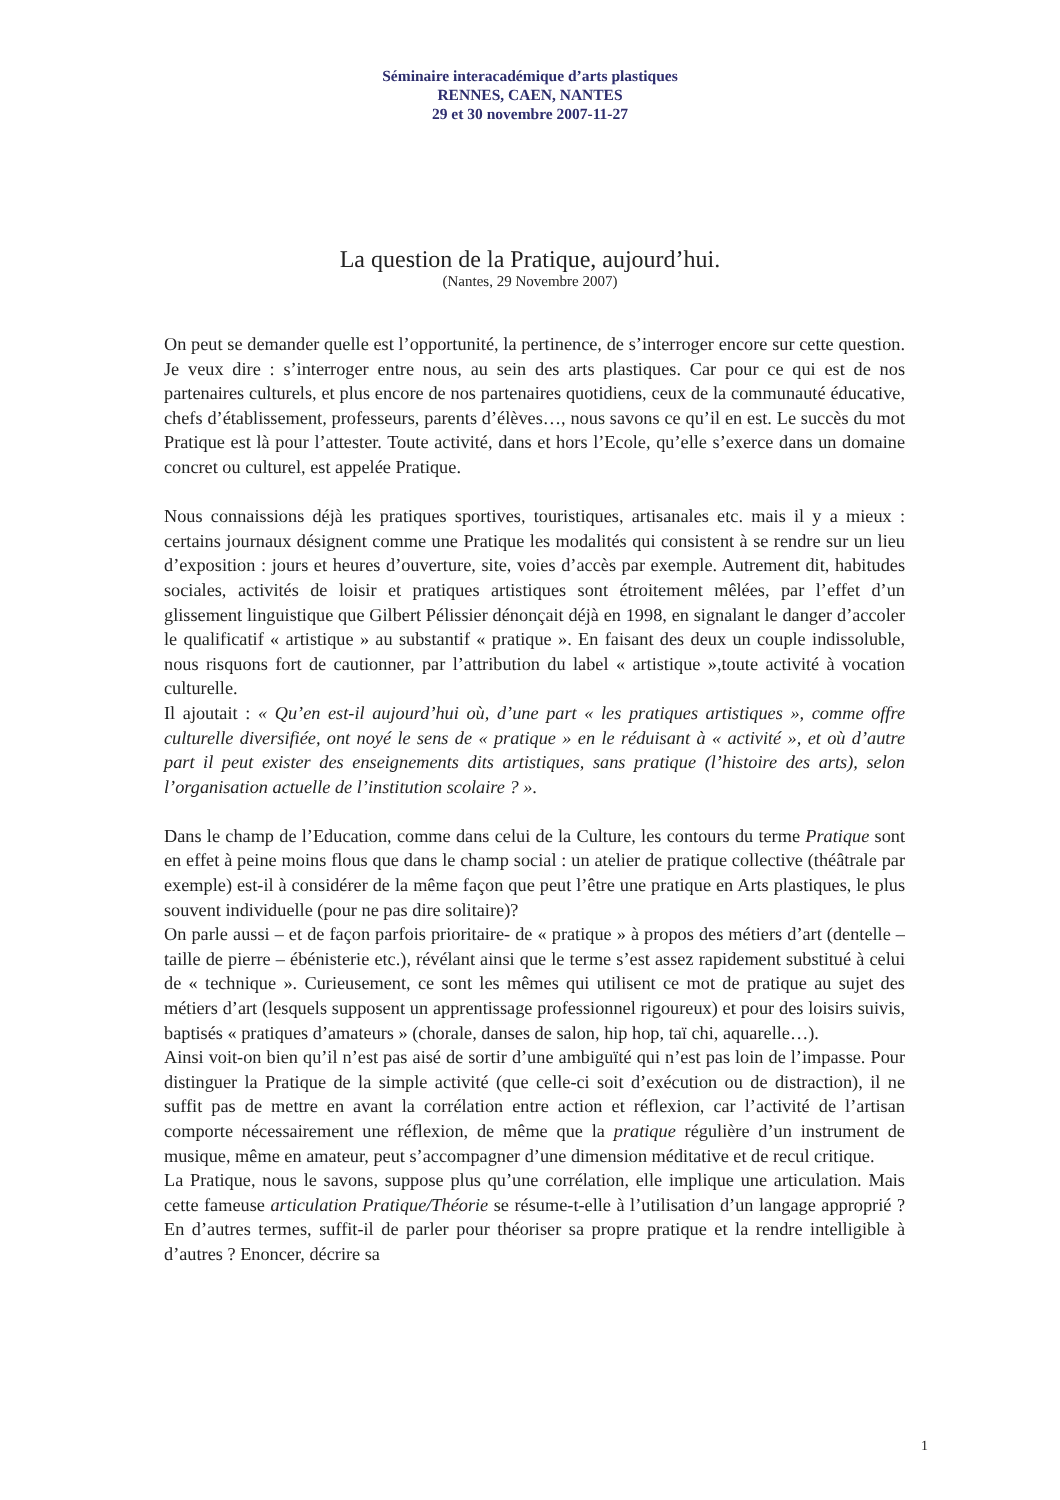Séminaire interacadémique d’arts plastiques
RENNES, CAEN, NANTES
29 et 30 novembre 2007-11-27
La question de la Pratique, aujourd’hui.
(Nantes, 29 Novembre 2007)
On peut se demander quelle est l’opportunité, la pertinence, de s’interroger encore sur cette question. Je veux dire : s’interroger entre nous, au sein des arts plastiques. Car pour ce qui est de nos partenaires culturels, et plus encore de nos partenaires quotidiens, ceux de la communauté éducative, chefs d’établissement, professeurs, parents d’élèves…, nous savons ce qu’il en est. Le succès du mot Pratique est là pour l’attester. Toute activité, dans et hors l’Ecole, qu’elle s’exerce dans un domaine concret ou culturel, est appelée Pratique.
Nous connaissions déjà les pratiques sportives, touristiques, artisanales etc. mais il y a mieux : certains journaux désignent comme une Pratique les modalités qui consistent à se rendre sur un lieu d’exposition : jours et heures d’ouverture, site, voies d’accès par exemple. Autrement dit, habitudes sociales, activités de loisir et pratiques artistiques sont étroitement mêlées, par l’effet d’un glissement linguistique que Gilbert Pélissier dénonçait déjà en 1998, en signalant le danger d’accoler le qualificatif « artistique » au substantif « pratique ». En faisant des deux un couple indissoluble, nous risquons fort de cautionner, par l’attribution du label « artistique »,toute activité à vocation culturelle.
Il ajoutait : « Qu’en est-il aujourd’hui où, d’une part « les pratiques artistiques », comme offre culturelle diversifiée, ont noyé le sens de « pratique » en le réduisant à « activité », et où d’autre part il peut exister des enseignements dits artistiques, sans pratique (l’histoire des arts), selon l’organisation actuelle de l’institution scolaire ? ».
Dans le champ de l’Education, comme dans celui de la Culture, les contours du terme Pratique sont en effet à peine moins flous que dans le champ social : un atelier de pratique collective (théâtrale par exemple) est-il à considérer de la même façon que peut l’être une pratique en Arts plastiques, le plus souvent individuelle (pour ne pas dire solitaire)?
On parle aussi – et de façon parfois prioritaire- de « pratique » à propos des métiers d’art (dentelle – taille de pierre – ébénisterie etc.), révélant ainsi que le terme s’est assez rapidement substitué à celui de « technique ». Curieusement, ce sont les mêmes qui utilisent ce mot de pratique au sujet des métiers d’art (lesquels supposent un apprentissage professionnel rigoureux) et pour des loisirs suivis, baptisés « pratiques d’amateurs » (chorale, danses de salon, hip hop, taï chi, aquarelle…).
Ainsi voit-on bien qu’il n’est pas aisé de sortir d’une ambiguïté qui n’est pas loin de l’impasse. Pour distinguer la Pratique de la simple activité (que celle-ci soit d’exécution ou de distraction), il ne suffit pas de mettre en avant la corrélation entre action et réflexion, car l’activité de l’artisan comporte nécessairement une réflexion, de même que la pratique régulière d’un instrument de musique, même en amateur, peut s’accompagner d’une dimension méditative et de recul critique.
La Pratique, nous le savons, suppose plus qu’une corrélation, elle implique une articulation. Mais cette fameuse articulation Pratique/Théorie se résume-t-elle à l’utilisation d’un langage approprié ? En d’autres termes, suffit-il de parler pour théoriser sa propre pratique et la rendre intelligible à d’autres ? Enoncer, décrire sa
1